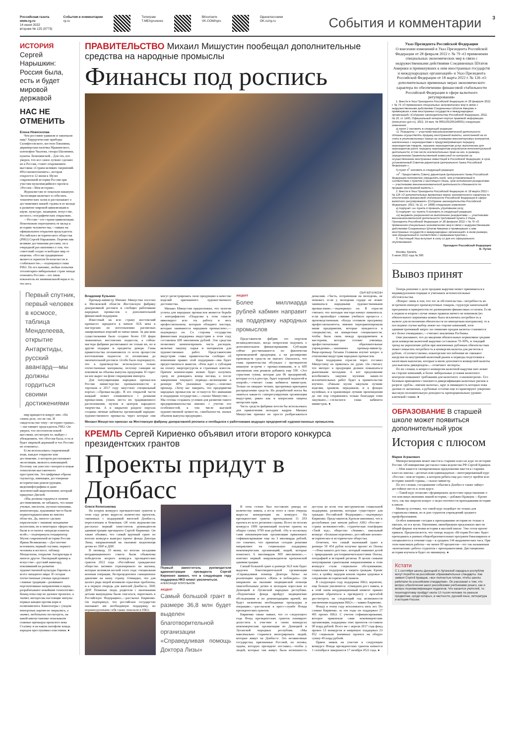Российская газета
www.rg.ru
14 июня 2022
вторник № 125 (8773)
События и комментарии
rg.ru
Телеграм
T.ME/rgrunews
ВКонтакте
VK.COM/rgru
Одноклассники
OK.ru/rg.ru
События и комментарии
3
ИСТОРИЯ Сергей Нарышкин: Россия была, есть и будет мировой державой
НАС НЕ ОТМЕНИТЬ
Елена Новоселова
Чем россияне удивили и завоевали мир? Хирургические приборы Склифосовского, костюм Папанина, дирижерская палочка Мравинского, шлемофон Чкалова, гитара Шаляпина, пуанты Лепешинской... Для тех, кто уверен, что все самое лучшее сделано не в России, станет откровением выставка «Страна великих свершений. #Россиюнеотменить», которая откроется 12 июня в Музее современной истории России при участии мультимедийного проекта «Россия—Моя история».
Журналистам ее показали накануне. Экспозиция включает в себя пять тематических залов и рассказывает о достижениях нашей страны и ее вкладе в развитие мировой цивилизации в науке, культуре, медицине, искусстве, космосе, географических открытиях.
—Россия—это страна-цивилизация. Невозможно переоценить ее вклад в историю человечества,—заявил на официальном открытии председатель Российского исторического общества (РИО) Сергей Нарышкин. Перечислив великие достижения россиян, он в очередной раз напомнил о том, что советский солдат освободил мир от нацизма. «Россия традиционно является гарантом безопасности и стабильности»,—подчеркнул глава РИО. По его мнению, любые попытки тоталитарно-либеральных стран запада отменить Россию—это лишь показатель их маниакальной веры в то, что весь
Первый спутник, первый человек в космосе, таблица Менделеева, открытие Антарктиды, русский авангард—мы должны гордиться своими достижениями
мир вращается вокруг них. «На самом деле, это не так. И свидетельство тому—история страны»,—настаивает председатель РИО. Он уверен, что посетители новой выставки, посмотрев ее, выйдут с убеждением, что «Россия была, есть и будет мировой державой и что Россию не отменить».
Если использовать современный язык, каждое открытие или достижение, о котором рассказывает экспозиция, являлось инновацией. Поэтому так уместно смотрятся новые технологии выставочного пространства. Это цифровые образы скульптур, анимация, достоверные исторические реконструкции, видеоинфографика и даже экзотический видеомэппинг, который придумал Дисней.
«Мы должны гордиться своими достижениями, не забывать, что наши ученые, писатели, путешественники, композиторы, художники часто были первооткрывателями во многих областях. Да, многое сделано параллельно с нашими западными коллегами, но в некоторых сферах мы были и остаемся «впереди планеты всей»,—подчеркнула гендиректор Музея современной истории России Ирина Великанова.—Достаточно вспомнить первый спутник, первого человека в космосе, таблицу Менделеева, открытие Антарктиды и многое другое. Наглядный пример в искусстве—русский авангард, повлиявший на развитие художественной культуры Европы и всего западного мира. И сегодня отечественные ученые продолжают славные традиции—развивают перспективные направления в науке, разрабатывают новейшие технологии». Ковид пока еще не далекое прошлое, а значит, интересны настоящие ампулы первых вакцин против кори и полиомиелита. Кинотеатры с уходом импортных картин не закрылись, а значит, любопытно посмотреть, на какой киноустановке показывали главные премьеры прошлого века Сталину и на каком патефоне вождь народов прослушивал пластинки. ●
ПРАВИТЕЛЬСТВО Михаил Мишустин пообещал дополнительные средства на народные промыслы
Финансы под роспись
СЕРГЕЙ КУКСИН
Владимир Кузьмин
Премьер-министр Михаил Мишустин посетил в Московской области Жостовскую фабрику декоративной росписи и сообщил работникам народных промыслов о дополнительной финансовой поддержке.
Известный на всю страну жостовский промысел зародился в начале XIX века в мастерских по изготовлению расписных лакированных изделий из папье-маше. За два века существования было создано более 150 форм знаменитых жостовских подносов, а сейчас мастера фабрики расписывают не только их, но и другие подарки и предметы декора. Глава правительства познакомился со всем процессом изготовления подносов: от штамповки до окончательной росписи. Особо было подчеркнуто, что в производстве используются только отечественные материалы, поэтому санкции не повлияли на объемы выпуска продукции. И спрос на нее вырос на фоне сокращения импорта.
Для популяризации народных промыслов России министерство промышленности и торговли в 2017 году запустило специальный портал—«Промыслы.рф». В его открытой части каждый может ознакомиться с разными промыслами, узнать места их традиционного расположения, музеев и центров народного творчества. А в закрытом разделе портала созданы личные кабинеты организаций народно-художественного промысла, через которые они могут регистрировать свою продукцию в качестве изделий признанного художественного достоинства.
Михаил Мишустин предположил, что залогом успеха для народных промыслов является борьба с контрафактом. «Подделка в этом смысле нивелирует всю эту работу и весь профессионализм, которым обладают мастера, которые занимаются народным промыслом»,—подчеркнул он. Со стороны государства финансовая поддержка индустрии в этом году составляла 600 миллионов рублей. Эти средства позволяют компенсировать часть расходов, включая закупку сырья и материалов для художественных работ. Представителям индустрии глава правительства сообщил об изменении правил этой поддержки—она будет предоставляться авансом. «Речь идет о субсидии на оплату энергоресурсов и страховых взносов. Причем компенсацию можно будет получить сразу, не дожидаясь конца месяца, а после завершения текущего периода—возмещение в размере 40% указанных затрат»,—пояснил премьер. «Хочу вас заверить, что предприятия народных промыслов не останутся без внимания и поддержки государства»,—сказал Мишустин.—Мы готовы создавать условия для развития такого предпринимательства именно с учетом его особенностей, в том числе высокой художественной ценности, самобытности, малых объемов выпуска продукции».
АКЦЕНТ
Более миллиарда рублей кабмин направит на поддержку народных промыслов
Представители фабрик это ощутили незамедлительно, когда попросили подумать о дополнительном финансировании. Субсидии сейчас рассчитываются по фактически произведенной продукции, а на расширение производств средств не хватает. Оказалось, что глава правительства обсуждал с президентом накануне встречи с промысловиками, и к 600 миллионам они решили добавить еще 500. «Это серьезная сумма, которая для 86 предприятий, которые есть в реестре, будет хорошей подмогой и опорой»,—считает глава кабинета министров. Только он ожидает четких, прозрачных критериев распределения средств. Их разработкой могла бы заняться какая-то саморегулируемая организация индустрии, равно как и вопросами защиты авторских прав.
Часть средств фабрики хотели бы использовать для привлечения молодых кадров. Михаил Мишустин призвал не просто разбрасываться деньгами. «Часть, потраченная на молодежь, не поможет, если у молодежи сердце не лежит заниматься народными художественными промыслами»,—подчеркнул он. В отрасли считают, что молодые мастера начнут появляться, если произойдет слияние учебного процесса с производственным. «Когда готовили программу профессионалитета, именно переориентировали наши предприятия, которые нуждаются в специалистах, на конкретные специальности, чтобы была связь между предприятием и мастерами, которые готовят училища, профессиональные образовательные учреждения»,—напомнил премьер-министр. Вице-премьер Татьяна Голикова изучит вопрос в отношении индустрии народных промыслов.
Идея поддержки отрасли через госзаказ Мишустину не пришлась по душе. Он считает, что интерес к продукции должен повышаться рыночными методами. А вот предложение возобновить закупки музеями каких-то исключительных работ будет в правительстве изучено. «Раньше музеи закупали лучшие изделия, хранили, передавали, и в фондах музейных, и в хранилищах лучшие произведения до сих пор сохранились только благодаря этим закупкам»,—согласился глава кабинета министров. ●
Михаил Мишустин приехал на Жостовскую фабрику декоративной росписи и пообщался с работниками ведущих предприятий художественных промыслов.
КРЕМЛЬ Сергей Кириенко объявил итоги второго конкурса президентских грантов
Проекты придут в Донбасс
Олеся Колесникова
На втором конкурсе президентских грантов в этом году резко выросло количество проектов, связанных с поддержкой жителей Донбасса, переселенцев и беженцев. Об этом журналистам рассказал первый заместитель руководителя администрации президента Сергей Кириенко. Он также объявил, что самый крупный грант по итогам конкурса выиграл проект фонда Доктора Лизы, направленный на оказание медпомощи детям из ЛНР и ДНР.
В пятницу, 10 июня, по итогам заседания координационного совета были объявлены победители второго конкурса президентских грантов 2022 года. «Российское гражданское общество активно отреагировало на вызовы, которые возникли весной этого года: специальная военная операция, беспрецедентное санкционное давление на нашу страну. Очевидно, что для целого ряда людей возникли серьезные проблемы, и в первую очередь для жителей Донбасса, ЛНР, ДНР. Пожилые люди, родители с маленькими детьми вынуждены были спасаться, переезжать в Российскую Федерацию»,—рассказал Кириенко. Он подчеркнул, что российское государство оказывает им необходимую поддержку, но неравнодушными себя также показали и НКО.
Первый заместитель руководителя администрации президента Сергей Кириенко заявил, что в следующем году поддержка НКО может увеличиться.
АЛЕКСАНДР КОРОЛЬКОВ
АКЦЕНТ
Самый большой грант в размере 36,8 млн будет выделен благотворительной организации «Справедливая помощь Доктора Лизы»
В этом сезоне был поставлен рекорд по количеству заявок, а из-за этого в свою очередь выросла конкуренция на конкурсе. На президентские гранты претендовали 11 203 проекта из всех регионов страны. Всего по итогам конкурса 1889 организаций получат гранты на общую сумму 3799 млн рублей. «Ну и поскольку сами некоммерческие организации привлекают софинансирование еще на 3 миллиарда рублей, это означает, что принятые сегодня решения направляют на социальную поддержку некоммерческих организаций, людей, которые помогают, 6 миллиардов 800 миллионов»,—пояснил первый замруководителя кремлевской администрации.
Самый большой грант в размере 36,8 млн будет выделен благотворительной организации «Справедливая помощь Доктора Лизы» на реализацию проекта «Жить и побеждать». Он направлен на оказание медицинской помощи тяжелобольным детям и молодым взрослым из Донецкой и Луганской народных республик. «Подопечные фонда пройдут медицинские обследования и по рекомендациям врачей, им будут назначены необходимые процедуры и операции»,—рассказали в пресс-службе Фонда президентских грантов.
Кириенко также заявил, что со следующего года Фонд президентских грантов планирует допустить к участию в своих конкурсах некоммерческие организации из Донецкой и Луганской народных республик. «Мы максимально стараемся интегрировать людей, которые живут на Донбассе. Это независимые государства, признанные Россией, но логика, задача, которую президент поставил,—чтобы у людей, которые там живут, была возможность доступа ко всем тем инструментам социальной поддержки, развития, которые существуют для граждан Российской Федерации»,—подчеркнул Кириенко. Представитель Кремля напомнил, что в республиках уже начали работу АНО «Россия—страна возможностей», студенческая платформа «Твой ход», общество «Знание», школьный конкурс «Большая перемена», российские военно-историческое и историческое общества.
Отметим, что самый маленький грант в размере 50 454 рубля получил проект из Пензы—«Река нашего детства», который знакомит детей с природными достопримечательностями Пензы, географией и историей региона. В целом самыми популярными грантовыми направлениями в этом конкурсе стали социальное обслуживание, социальная поддержка и защита граждан. Кроме того, в тройку лидеров вошли охрана здоровья и сохранение исторической памяти.
В следующем году поддержка НКО, вероятно, еще больше увеличится. «Ожидаем рост заявок, и в этой связи координационный комитет принял решение обратиться к президенту с просьбой рассмотреть на следующий год возможности увеличения поддержки НКО»,—заявил Кириенко.
Фонду в этому году исполнилось пять лет. По словам Кириенко, за эти годы он поддержал 27 481 проект НКО. С учетом софинансирования, которое привлекли сами некоммерческие организации, поддержка этих проектов составила 90 млрд рублей. Всего же с апреля 2017 года фонд провел 13 конкурсов и напрямую поддержал 23 852 социально значимых проекта на общую сумму 49 млрд рублей.
Прием заявок на участие в следующем конкурсе Фонда президентских грантов начнется 1 сентября и завершится 17 октября 2022 года. ●
Указ Президента Российской Федерации
О внесении изменений в Указ Президента Российской Федерации от 28 февраля 2022 г. № 79 «О применении специальных экономических мер в связи с недружественными действиями Соединенных Штатов Америки и примкнувших к ним иностранных государств и международных организаций» и Указ Президента Российской Федерации от 18 марта 2022 г. № 126 «О дополнительных временных мерах экономического характера по обеспечению финансовой стабильности Российской Федерации в сфере валютного регулирования»
1. Внести в Указ Президента Российской Федерации от 28 февраля 2022 г. № 79 «О применении специальных экономических мер в связи с недружественными действиями Соединенных Штатов Америки и примкнувших к ним иностранных государств и международных организаций» (Собрание законодательства Российской Федерации, 2022, № 10, ст. 1465; Официальный интернет-портал правовой информации (www.pravo.gov.ru), 2022, 24 мая, № 0001202205240001) следующие изменения:
а) пункт 2 изложить в следующей редакции:
«2. Резиденты — участники внешнеэкономической деятельности обязаны осуществлять продажу иностранной валюты, зачисленной на их счета в уполномоченных банках на основании внешнеторговых контрактов, заключенных с нерезидентами и предусматривающих передачу нерезидентам товаров, оказание нерезидентам услуг, выполнение для нерезидентов работ, передачу нерезидентам результатов интеллектуальной деятельности, в том числе исключительных прав на них, в размере, определенном Правительственной комиссией по контролю за осуществлением иностранных инвестиций в Российской Федерации, в срок, установленный Советом директоров Центрального банка Российской Федерации.»;
б) пункт 4<sup>1</sup> изложить в следующей редакции:
«4<sup>1</sup>. Предоставить Совету директоров Центрального банка Российской Федерации полномочие определять иной, чем установленный в соответствии с пунктом 2 настоящего Указа, срок исполнения резидентами — участниками внешнеэкономической деятельности обязанности по продаже иностранной валюты.».
2. Внести в Указ Президента Российской Федерации от 18 марта 2022 г. № 126 «О дополнительных временных мерах экономического характера по обеспечению финансовой стабильности Российской Федерации в сфере валютного регулирования» (Собрание законодательства Российской Федерации, 2022, № 12, ст. 1808) следующие изменения:
а) подпункт «а» пункта 4 признать утратившим силу;
б) подпункт «а» пункта 9 изложить в следующей редакции:
«а) выдавать разрешения на выполнение резидентами — участниками внешнеэкономической деятельности требований пункта 2 Указа Президента Российской Федерации от 28 февраля 2022 г. № 79 «О применении специальных экономических мер в связи с недружественными действиями Соединенных Штатов Америки и примкнувших к ним иностранных государств и международных организаций» в ином размере, чем определенный в соответствии с названным пунктом;».
3. Настоящий Указ вступает в силу со дня его официального опубликования.
Президент Российской Федерации
В. Путин
Москва, Кремль
9 июня 2022 года № 360
Вывоз принят
Теперь решение о доле продажи выручки может приниматься в индивидуальном порядке и учитывать вспомогательные обстоятельства.
«Вопрос лишь в том, что это за обстоятельства—потребность во встречном импорте промежуточных товаров, структуре капитальной программы и приоритетов по размещению финансовых остатков. Если в первом и втором случае новые правила ничего не изменили (из обязательного норматива можно было исключать потребность в валюте для исполнения обязательств по импортным контрактам), то в последнем случае выбор лежит на стороне компаний, хотя административный запрос на снижение продаж валюты становится все более очевидным»,—считают аналитики Росбанка.
Они указывают, что до введения обязательных нормативов средняя доля конверсии валютной выручки составляла 70–80%, и текущий тренд на укрепление рубля при неизменных рублевых обязательствах может повысить потребность в конверсии валюты для расчетов в рублях. «Соответственно, новаторские послабления не снижают нагрузки на внутренний валютный рынок в периоды подготовки к налоговым выплатам, которые в июне дополнятся конверсией валюты для выплаты дивидендов»,—отмечают эксперты.
По их словам, в вопросе конверсии валютной выручки мяч лежит на стороне компаний, и более либеральные условия валютного контроля повышают требования для валютного «самоконтроля». Его базовым принципом становится диверсификация валютных рисков в разрезе «рубль—мягкие валюты», круг и ликвидность которых пока далеки от желаемых, а рублевые остатки еще и гарантируют умеренно высокую положительную доходность пропорционально уровню ключевой ставки. ●
ОБРАЗОВАНИЕ В старшей школе может появиться дополнительный урок
История с плюсом
Мария Агранович
Минпросвещения может ввести в старших классах курс по истории России. Об инициативе рассказал глава ведомства РФ Сергей Кравцов.
—Мне кажется своевременным предложение ввести в старших классах школы—десятых или одиннадцатых—интегрированный курс «Россия—моя история», в котором ребята еще раз смогут пройти всю историю нашей страны,—сказал министр.
По его словам, сегодняшние события в Донбассе также займут достойное место в этом курсе.
—Такой курс позволит сформировать целостное представление о тех или иных явлениях нашей истории,—добавил Кравцов.—Кроме того, так мы закроем вопрос о недостаточности преподавания истории в школе.
Министр уточнил, что такой курс подойдет не только для старшеклассников, но и для студентов учреждений среднего профобразования.
Особое внимание сегодня к преподаванию истории не только в школах, но и в вузах. Напомним, минобрнауки предложило ввести общий формат изучения истории в высшей школе. Уже готов проект приказа. Предполагается, что теперь модуль «История России» будет преподавать в рамках общеобразовательных программ бакалавриата и специалитета в течение года—в среднем 144 академических часа. При этом максимум работы—не менее 80 процентов—это так называемая «контактная» работа студентов с преподавателями. Дистанционно история изучаться будет по минимуму. ●
Кстати
С 1 сентября школы Донецкой и Луганской народных республик могут перейти на российские образовательные стандарты. Как заявил Сергей Кравцов, «все полностью готово, чтобы школы работали по российским стандартам». Он рассказал о том, что вопрос обеспечения школ российскими учебниками решен, как и вопрос переквалификации педагогов. Что касается учителей, то переподготовку пройдут около 15 тысяч человек по разным предметам, среди которых, в частности, русский язык, литература и история России.